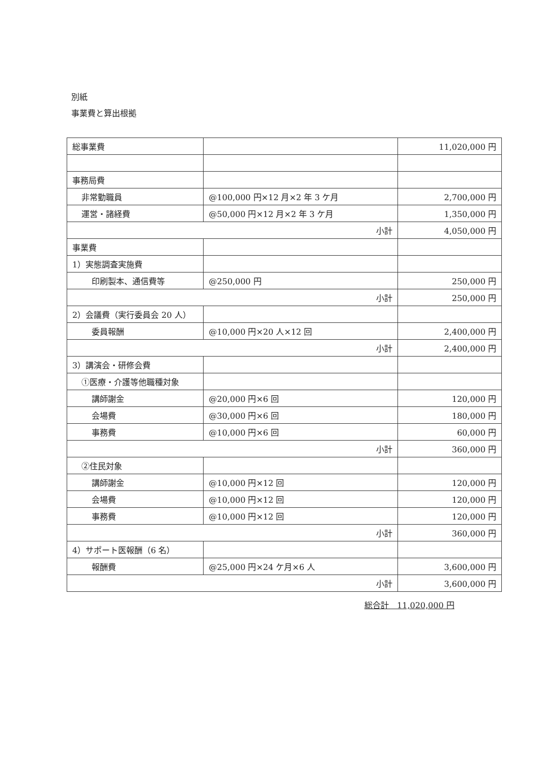別紙
事業費と算出根拠
| 総事業費 | | 11,020,000 円 |
| 事務局費 | | |
| 非常勤職員 | @100,000 円×12 月×2 年 3 ケ月 | 2,700,000 円 |
| 運営・諸経費 | @50,000 円×12 月×2 年 3 ケ月 | 1,350,000 円 |
| 小計 | | 4,050,000 円 |
| 事業費 | | |
| 1）実態調査実施費 | | |
| 印刷製本、通信費等 | @250,000 円 | 250,000 円 |
| 小計 | | 250,000 円 |
| 2）会議費（実行委員会 20 人） | | |
| 委員報酬 | @10,000 円×20 人×12 回 | 2,400,000 円 |
| 小計 | | 2,400,000 円 |
| 3）講演会・研修会費 | | |
| ①医療・介護等他職種対象 | | |
| 講師謝金 | @20,000 円×6 回 | 120,000 円 |
| 会場費 | @30,000 円×6 回 | 180,000 円 |
| 事務費 | @10,000 円×6 回 | 60,000 円 |
| 小計 | | 360,000 円 |
| ②住民対象 | | |
| 講師謝金 | @10,000 円×12 回 | 120,000 円 |
| 会場費 | @10,000 円×12 回 | 120,000 円 |
| 事務費 | @10,000 円×12 回 | 120,000 円 |
| 小計 | | 360,000 円 |
| 4）サポート医報酬（6 名） | | |
| 報酬費 | @25,000 円×24 ケ月×6 人 | 3,600,000 円 |
| 小計 | | 3,600,000 円 |
総合計　11,020,000 円